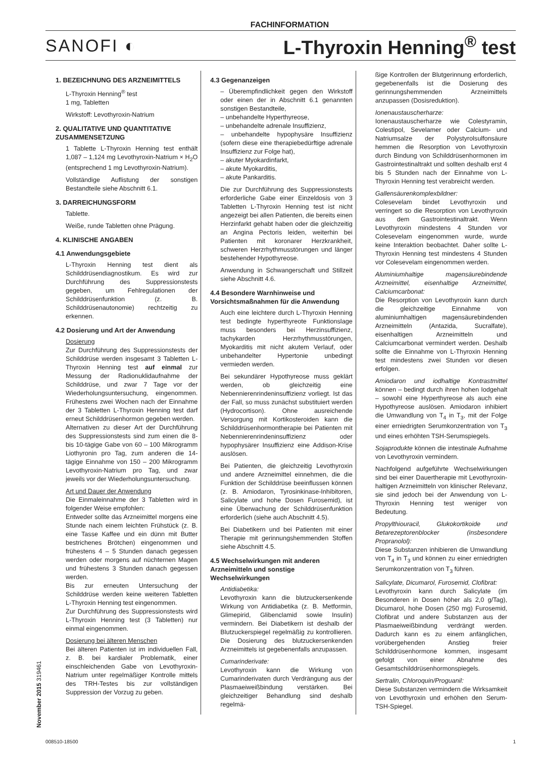FACHINFORMATION
SANOFI ◐ L-Thyroxin Henning<sup>®</sup> test
1. BEZEICHNUNG DES ARZNEIMITTELS
L-Thyroxin Henning<sup>®</sup> test
1 mg, Tabletten
Wirkstoff: Levothyroxin-Natrium
2. QUALITATIVE UND QUANTITATIVE ZUSAMMENSETZUNG
1 Tablette L-Thyroxin Henning test enthält 1,087 – 1,124 mg Levothyroxin-Natrium × H<sub>2</sub>O (entsprechend 1 mg Levothyroxin-Natrium).
Vollständige Auflistung der sonstigen Bestandteile siehe Abschnitt 6.1.
3. DARREICHUNGSFORM
Tablette.
Weiße, runde Tabletten ohne Prägung.
4. KLINISCHE ANGABEN
4.1 Anwendungsgebiete
L-Thyroxin Henning test dient als Schilddrüsendiagnostikum. Es wird zur Durchführung des Suppressionstests gegeben, um Fehlregulationen der Schilddrüsenfunktion (z. B. Schilddrüsenautonomie) rechtzeitig zu erkennen.
4.2 Dosierung und Art der Anwendung
Dosierung
Zur Durchführung des Suppressionstests der Schilddrüse werden insgesamt 3 Tabletten L-Thyroxin Henning test auf einmal zur Messung der Radionuklidaufnahme der Schilddrüse, und zwar 7 Tage vor der Wiederholungsuntersuchung, eingenommen. Frühestens zwei Wochen nach der Einnahme der 3 Tabletten L-Thyroxin Henning test darf erneut Schilddrüsenhormon gegeben werden.
Alternativen zu dieser Art der Durchführung des Suppressionstests sind zum einen die 8- bis 10-tägige Gabe von 60 – 100 Mikrogramm Liothyronin pro Tag, zum anderen die 14-tägige Einnahme von 150 – 200 Mikrogramm Levothyroxin-Natrium pro Tag, und zwar jeweils vor der Wiederholungsuntersuchung.
Art und Dauer der Anwendung
Die Einmaleinnahme der 3 Tabletten wird in folgender Weise empfohlen:
Entweder sollte das Arzneimittel morgens eine Stunde nach einem leichten Frühstück (z. B. eine Tasse Kaffee und ein dünn mit Butter bestrichenes Brötchen) eingenommen und frühestens 4 – 5 Stunden danach gegessen werden oder morgens auf nüchternen Magen und frühestens 3 Stunden danach gegessen werden.
Bis zur erneuten Untersuchung der Schilddrüse werden keine weiteren Tabletten L-Thyroxin Henning test eingenommen.
Zur Durchführung des Suppressionstests wird L-Thyroxin Henning test (3 Tabletten) nur einmal eingenommen.
Dosierung bei älteren Menschen
Bei älteren Patienten ist im individuellen Fall, z. B. bei kardialer Problematik, einer einschleichenden Gabe von Levothyroxin-Natrium unter regelmäßiger Kontrolle mittels des TRH-Testes bis zur vollständigen Suppression der Vorzug zu geben.
4.3 Gegenanzeigen
– Überempfindlichkeit gegen den Wirkstoff oder einen der in Abschnitt 6.1 genannten sonstigen Bestandteile,
– unbehandelte Hyperthyreose,
– unbehandelte adrenale Insuffizienz,
– unbehandelte hypophysäre Insuffizienz (sofern diese eine therapiebedürftige adrenale Insuffizienz zur Folge hat),
– akuter Myokardinfarkt,
– akute Myokarditis,
– akute Pankarditis.
Die zur Durchführung des Suppressionstests erforderliche Gabe einer Einzeldosis von 3 Tabletten L-Thyroxin Henning test ist nicht angezeigt bei allen Patienten, die bereits einen Herzinfarkt gehabt haben oder die gleichzeitig an Angina Pectoris leiden, weiterhin bei Patienten mit koronarer Herzkrankheit, schweren Herzrhythmusstörungen und länger bestehender Hypothyreose.
Anwendung in Schwangerschaft und Stillzeit siehe Abschnitt 4.6.
4.4 Besondere Warnhinweise und Vorsichtsmaßnahmen für die Anwendung
Auch eine leichtere durch L-Thyroxin Henning test bedingte hyperthyreote Funktionslage muss besonders bei Herzinsuffizienz, tachykarden Herzrhythmusstörungen, Myokarditis mit nicht akutem Verlauf, oder unbehandelter Hypertonie unbedingt vermieden werden.
Bei sekundärer Hypothyreose muss geklärt werden, ob gleichzeitig eine Nebennierenrindeninsuffizienz vorliegt. Ist das der Fall, so muss zunächst substituiert werden (Hydrocortison). Ohne ausreichende Versorgung mit Kortikosteroiden kann die Schilddrüsenhormontherapie bei Patienten mit Nebennierenrindeninsuffizienz oder hypophysärer Insuffizienz eine Addison-Krise auslösen.
Bei Patienten, die gleichzeitig Levothyroxin und andere Arzneimittel einnehmen, die die Funktion der Schilddrüse beeinflussen können (z. B. Amiodaron, Tyrosinkinase-Inhibitoren, Salicylate und hohe Dosen Furosemid), ist eine Überwachung der Schilddrüsenfunktion erforderlich (siehe auch Abschnitt 4.5).
Bei Diabetikern und bei Patienten mit einer Therapie mit gerinnungshemmenden Stoffen siehe Abschnitt 4.5.
4.5 Wechselwirkungen mit anderen Arzneimitteln und sonstige Wechselwirkungen
Antidiabetika:
Levothyroxin kann die blutzuckersenkende Wirkung von Antidiabetika (z. B. Metformin, Glimepirid, Glibenclamid sowie Insulin) vermindern. Bei Diabetikern ist deshalb der Blutzuckerspiegel regelmäßig zu kontrollieren. Die Dosierung des blutzuckersenkenden Arzneimittels ist gegebenenfalls anzupassen.
Cumarinderivate:
Levothyroxin kann die Wirkung von Cumarinderivaten durch Verdrängung aus der Plasmaeiweißbindung verstärken. Bei gleichzeitiger Behandlung sind deshalb regelmä-
ßige Kontrollen der Blutgerinnung erforderlich, gegebenenfalls ist die Dosierung des gerinnungshemmenden Arzneimittels anzupassen (Dosisreduktion).
Ionenaustauscherharze:
Ionenaustauscherharze wie Colestyramin, Colestipol, Sevelamer oder Calcium- und Natriumsalze der Polystyrolsulfonsäure hemmen die Resorption von Levothyroxin durch Bindung von Schilddrüsenhormonen im Gastrointestinaltrakt und sollten deshalb erst 4 bis 5 Stunden nach der Einnahme von L-Thyroxin Henning test verabreicht werden.
Gallensäurenkomplexbildner:
Colesevelam bindet Levothyroxin und verringert so die Resorption von Levothyroxin aus dem Gastrointestinaltrakt. Wenn Levothyroxin mindestens 4 Stunden vor Colesevelam eingenommen wurde, wurde keine Interaktion beobachtet. Daher sollte L-Thyroxin Henning test mindestens 4 Stunden vor Colesevelam eingenommen werden.
Aluminiumhaltige magensäurebindende Arzneimittel, eisenhaltige Arzneimittel, Calciumcarbonat:
Die Resorption von Levothyroxin kann durch die gleichzeitige Einnahme von aluminiumhaltigen magensäurebindenden Arzneimitteln (Antazida, Sucralfate), eisenhaltigen Arzneimitteln und Calciumcarbonat vermindert werden. Deshalb sollte die Einnahme von L-Thyroxin Henning test mindestens zwei Stunden vor diesen erfolgen.
Amiodaron und iodhaltige Kontrastmittel können – bedingt durch ihren hohen Iodgehalt – sowohl eine Hyperthyreose als auch eine Hypothyreose auslösen. Amiodaron inhibiert die Umwandlung von T<sub>4</sub> in T<sub>3</sub>, mit der Folge einer erniedrigten Serumkonzentration von T<sub>3</sub> und eines erhöhten TSH-Serumspiegels.
Sojaprodukte können die intestinale Aufnahme von Levothyroxin vermindern.
Nachfolgend aufgeführte Wechselwirkungen sind bei einer Dauertherapie mit Levothyroxin-haltigen Arzneimitteln von klinischer Relevanz, sie sind jedoch bei der Anwendung von L-Thyroxin Henning test weniger von Bedeutung.
Propylthiouracil, Glukokortikoide und Betarezeptorenblocker (insbesondere Propranolol):
Diese Substanzen inhibieren die Umwandlung von T<sub>4</sub> in T<sub>3</sub> und können zu einer erniedrigten Serumkonzentration von T<sub>3</sub> führen.
Salicylate, Dicumarol, Furosemid, Clofibrat:
Levothyroxin kann durch Salicylate (im Besonderen in Dosen höher als 2,0 g/Tag), Dicumarol, hohe Dosen (250 mg) Furosemid, Clofibrat und andere Substanzen aus der Plasmaeiweißbindung verdrängt werden. Dadurch kann es zu einem anfänglichen, vorübergehenden Anstieg freier Schilddrüsenhormone kommen, insgesamt gefolgt von einer Abnahme des Gesamtschilddrüsenhormonspiegels.
Sertralin, Chloroquin/Proguanil:
Diese Substanzen vermindern die Wirksamkeit von Levothyroxin und erhöhen den Serum-TSH-Spiegel.
November 2015 319461
008510-18500 1